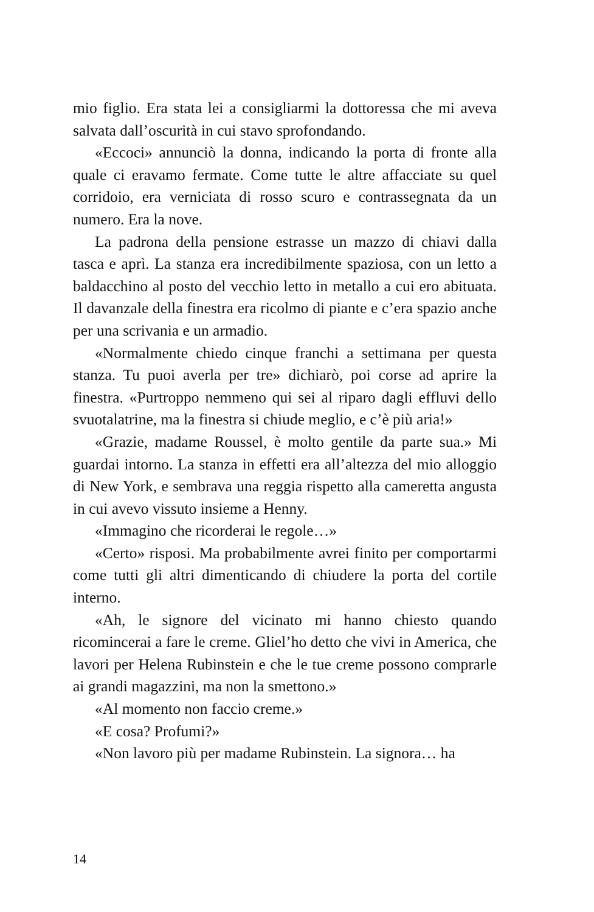mio figlio. Era stata lei a consigliarmi la dottoressa che mi aveva salvata dall’oscurità in cui stavo sprofondando.
«Eccoci» annunciò la donna, indicando la porta di fronte alla quale ci eravamo fermate. Come tutte le altre affacciate su quel corridoio, era verniciata di rosso scuro e contrassegnata da un numero. Era la nove.
La padrona della pensione estrasse un mazzo di chiavi dalla tasca e aprì. La stanza era incredibilmente spaziosa, con un letto a baldacchino al posto del vecchio letto in metallo a cui ero abituata. Il davanzale della finestra era ricolmo di piante e c’era spazio anche per una scrivania e un armadio.
«Normalmente chiedo cinque franchi a settimana per questa stanza. Tu puoi averla per tre» dichiarò, poi corse ad aprire la finestra. «Purtroppo nemmeno qui sei al riparo dagli effluvi dello svuotalatrine, ma la finestra si chiude meglio, e c’è più aria!»
«Grazie, madame Roussel, è molto gentile da parte sua.» Mi guardai intorno. La stanza in effetti era all’altezza del mio alloggio di New York, e sembrava una reggia rispetto alla cameretta angusta in cui avevo vissuto insieme a Henny.
«Immagino che ricorderai le regole…»
«Certo» risposi. Ma probabilmente avrei finito per comportarmi come tutti gli altri dimenticando di chiudere la porta del cortile interno.
«Ah, le signore del vicinato mi hanno chiesto quando ricomincerai a fare le creme. Gliel’ho detto che vivi in America, che lavori per Helena Rubinstein e che le tue creme possono comprarle ai grandi magazzini, ma non la smettono.»
«Al momento non faccio creme.»
«E cosa? Profumi?»
«Non lavoro più per madame Rubinstein. La signora… ha
14